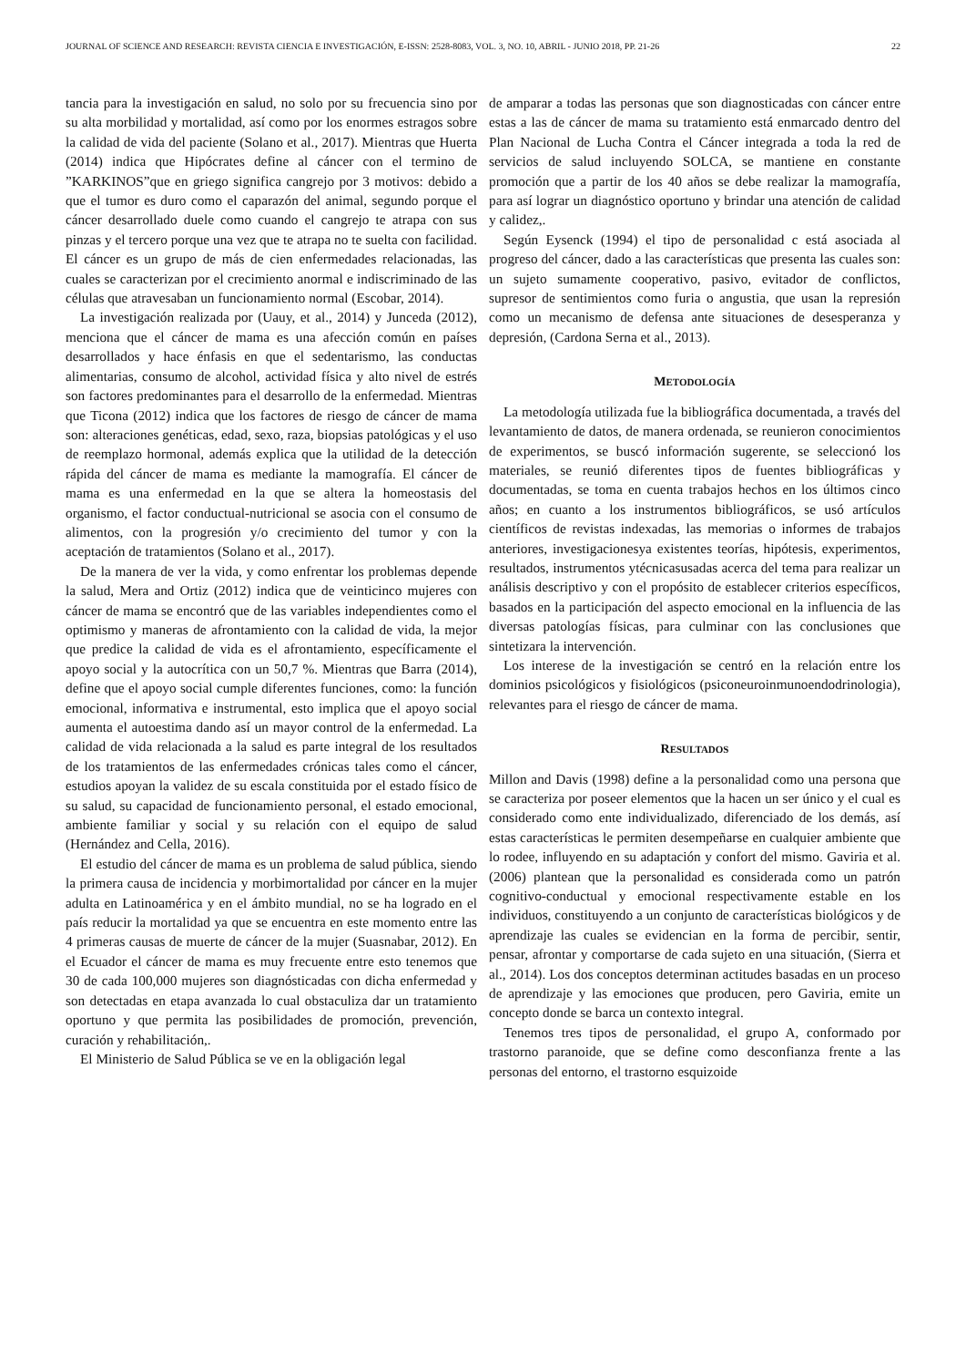JOURNAL OF SCIENCE AND RESEARCH: REVISTA CIENCIA E INVESTIGACIÓN, E-ISSN: 2528-8083, VOL. 3, NO. 10, ABRIL - JUNIO 2018, PP. 21-26 22
tancia para la investigación en salud, no solo por su frecuencia sino por su alta morbilidad y mortalidad, así como por los enormes estragos sobre la calidad de vida del paciente (Solano et al., 2017). Mientras que Huerta (2014) indica que Hipócrates define al cáncer con el termino de ”KARKINOS”que en griego significa cangrejo por 3 motivos: debido a que el tumor es duro como el caparazón del animal, segundo porque el cáncer desarrollado duele como cuando el cangrejo te atrapa con sus pinzas y el tercero porque una vez que te atrapa no te suelta con facilidad. El cáncer es un grupo de más de cien enfermedades relacionadas, las cuales se caracterizan por el crecimiento anormal e indiscriminado de las células que atravesaban un funcionamiento normal (Escobar, 2014).
La investigación realizada por (Uauy, et al., 2014) y Junceda (2012), menciona que el cáncer de mama es una afección común en países desarrollados y hace énfasis en que el sedentarismo, las conductas alimentarias, consumo de alcohol, actividad física y alto nivel de estrés son factores predominantes para el desarrollo de la enfermedad. Mientras que Ticona (2012) indica que los factores de riesgo de cáncer de mama son: alteraciones genéticas, edad, sexo, raza, biopsias patológicas y el uso de reemplazo hormonal, además explica que la utilidad de la detección rápida del cáncer de mama es mediante la mamografía. El cáncer de mama es una enfermedad en la que se altera la homeostasis del organismo, el factor conductual-nutricional se asocia con el consumo de alimentos, con la progresión y/o crecimiento del tumor y con la aceptación de tratamientos (Solano et al., 2017).
De la manera de ver la vida, y como enfrentar los problemas depende la salud, Mera and Ortiz (2012) indica que de veinticinco mujeres con cáncer de mama se encontró que de las variables independientes como el optimismo y maneras de afrontamiento con la calidad de vida, la mejor que predice la calidad de vida es el afrontamiento, específicamente el apoyo social y la autocrítica con un 50,7 %. Mientras que Barra (2014), define que el apoyo social cumple diferentes funciones, como: la función emocional, informativa e instrumental, esto implica que el apoyo social aumenta el autoestima dando así un mayor control de la enfermedad. La calidad de vida relacionada a la salud es parte integral de los resultados de los tratamientos de las enfermedades crónicas tales como el cáncer, estudios apoyan la validez de su escala constituida por el estado físico de su salud, su capacidad de funcionamiento personal, el estado emocional, ambiente familiar y social y su relación con el equipo de salud (Hernández and Cella, 2016).
El estudio del cáncer de mama es un problema de salud pública, siendo la primera causa de incidencia y morbimortalidad por cáncer en la mujer adulta en Latinoamérica y en el ámbito mundial, no se ha logrado en el país reducir la mortalidad ya que se encuentra en este momento entre las 4 primeras causas de muerte de cáncer de la mujer (Suasnabar, 2012). En el Ecuador el cáncer de mama es muy frecuente entre esto tenemos que 30 de cada 100,000 mujeres son diagnósticadas con dicha enfermedad y son detectadas en etapa avanzada lo cual obstaculiza dar un tratamiento oportuno y que permita las posibilidades de promoción, prevención, curación y rehabilitación,.
El Ministerio de Salud Pública se ve en la obligación legal
de amparar a todas las personas que son diagnosticadas con cáncer entre estas a las de cáncer de mama su tratamiento está enmarcado dentro del Plan Nacional de Lucha Contra el Cáncer integrada a toda la red de servicios de salud incluyendo SOLCA, se mantiene en constante promoción que a partir de los 40 años se debe realizar la mamografía, para así lograr un diagnóstico oportuno y brindar una atención de calidad y calidez,.
Según Eysenck (1994) el tipo de personalidad c está asociada al progreso del cáncer, dado a las características que presenta las cuales son: un sujeto sumamente cooperativo, pasivo, evitador de conflictos, supresor de sentimientos como furia o angustia, que usan la represión como un mecanismo de defensa ante situaciones de desesperanza y depresión, (Cardona Serna et al., 2013).
METODOLOGÍA
La metodología utilizada fue la bibliográfica documentada, a través del levantamiento de datos, de manera ordenada, se reunieron conocimientos de experimentos, se buscó información sugerente, se seleccionó los materiales, se reunió diferentes tipos de fuentes bibliográficas y documentadas, se toma en cuenta trabajos hechos en los últimos cinco años; en cuanto a los instrumentos bibliográficos, se usó artículos científicos de revistas indexadas, las memorias o informes de trabajos anteriores, investigacionesya existentes teorías, hipótesis, experimentos, resultados, instrumentos ytécnicasusadas acerca del tema para realizar un análisis descriptivo y con el propósito de establecer criterios específicos, basados en la participación del aspecto emocional en la influencia de las diversas patologías físicas, para culminar con las conclusiones que sintetizara la intervención.
Los interese de la investigación se centró en la relación entre los dominios psicológicos y fisiológicos (psiconeuroinmunoendodrinologia), relevantes para el riesgo de cáncer de mama.
RESULTADOS
Millon and Davis (1998) define a la personalidad como una persona que se caracteriza por poseer elementos que la hacen un ser único y el cual es considerado como ente individualizado, diferenciado de los demás, así estas características le permiten desempeñarse en cualquier ambiente que lo rodee, influyendo en su adaptación y confort del mismo. Gaviria et al. (2006) plantean que la personalidad es considerada como un patrón cognitivo-conductual y emocional respectivamente estable en los individuos, constituyendo a un conjunto de características biológicos y de aprendizaje las cuales se evidencian en la forma de percibir, sentir, pensar, afrontar y comportarse de cada sujeto en una situación, (Sierra et al., 2014). Los dos conceptos determinan actitudes basadas en un proceso de aprendizaje y las emociones que producen, pero Gaviria, emite un concepto donde se barca un contexto integral.
Tenemos tres tipos de personalidad, el grupo A, conformado por trastorno paranoide, que se define como desconfianza frente a las personas del entorno, el trastorno esquizoide